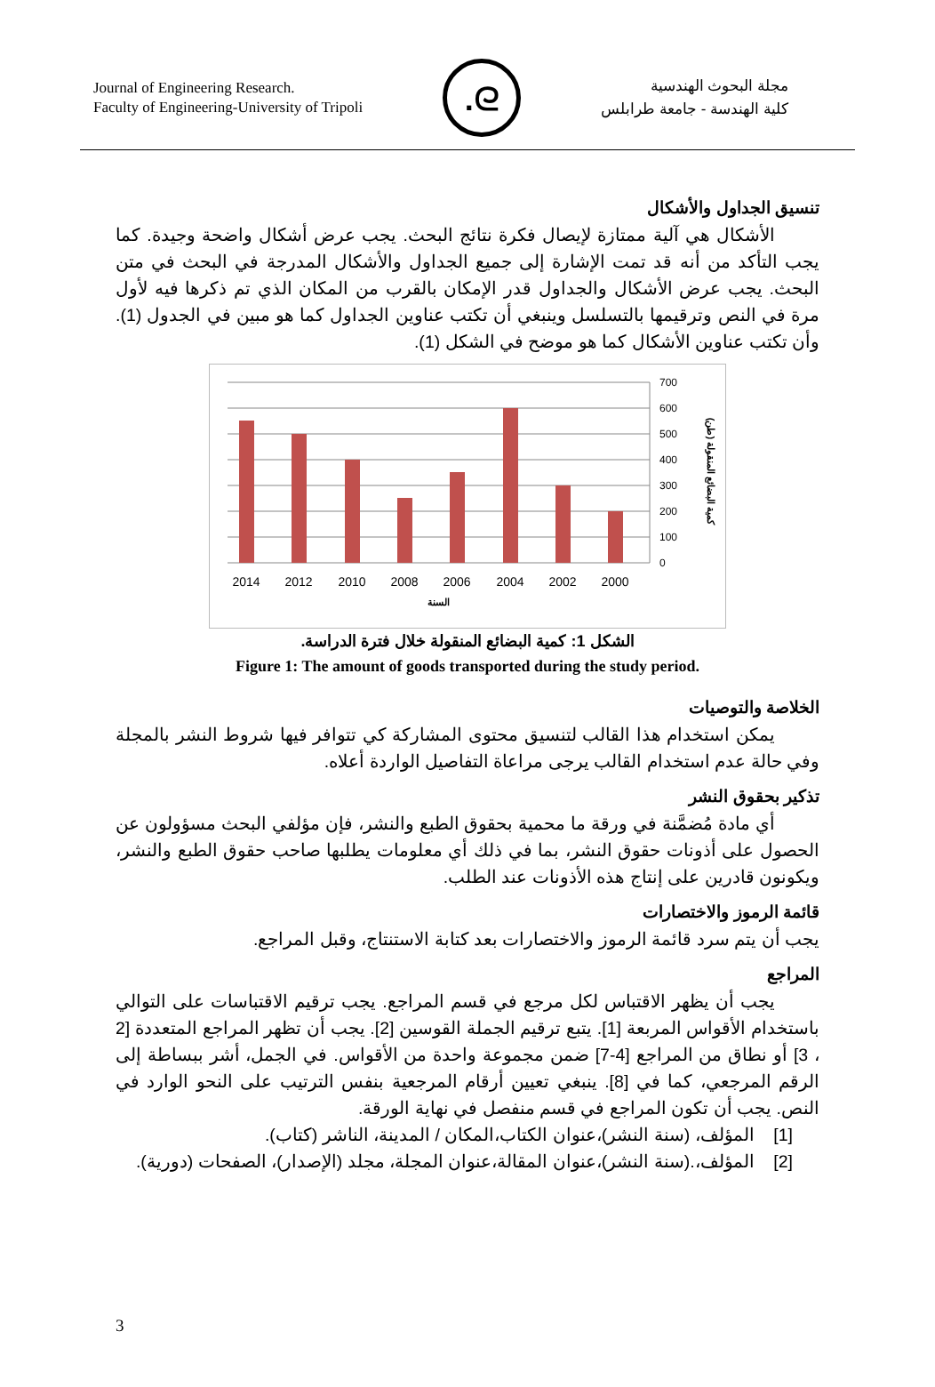Journal of Engineering Research.
Faculty of Engineering-University of Tripoli
.ᘓ
مجلة البحوث الهندسية
كلية الهندسة - جامعة طرابلس
تنسيق الجداول والأشكال
الأشكال هي آلية ممتازة لإيصال فكرة نتائج البحث. يجب عرض أشكال واضحة وجيدة. كما يجب التأكد من أنه قد تمت الإشارة إلى جميع الجداول والأشكال المدرجة في البحث في متن البحث. يجب عرض الأشكال والجداول قدر الإمكان بالقرب من المكان الذي تم ذكرها فيه لأول مرة في النص وترقيمها بالتسلسل وينبغي أن تكتب عناوين الجداول كما هو مبين في الجدول (1). وأن تكتب عناوين الأشكال كما هو موضح في الشكل (1).
700
600
500
400
300
200
100
0
2014
2012
2010
2008
2006
2004
2002
2000
السنة
كمية البضائع المنقولة (طن)
الشكل 1: كمية البضائع المنقولة خلال فترة الدراسة.
Figure 1: The amount of goods transported during the study period.
الخلاصة والتوصيات
يمكن استخدام هذا القالب لتنسيق محتوى المشاركة كي تتوافر فيها شروط النشر بالمجلة وفي حالة عدم استخدام القالب يرجى مراعاة التفاصيل الواردة أعلاه.
تذكير بحقوق النشر
أي مادة مُضمَّنة في ورقة ما محمية بحقوق الطبع والنشر، فإن مؤلفي البحث مسؤولون عن الحصول على أذونات حقوق النشر، بما في ذلك أي معلومات يطلبها صاحب حقوق الطبع والنشر، ويكونون قادرين على إنتاج هذه الأذونات عند الطلب.
قائمة الرموز والاختصارات
يجب أن يتم سرد قائمة الرموز والاختصارات بعد كتابة الاستنتاج، وقبل المراجع.
المراجع
يجب أن يظهر الاقتباس لكل مرجع في قسم المراجع. يجب ترقيم الاقتباسات على التوالي باستخدام الأقواس المربعة [1]. يتبع ترقيم الجملة القوسين [2]. يجب أن تظهر المراجع المتعددة [2 ، 3] أو نطاق من المراجع [4-7] ضمن مجموعة واحدة من الأقواس. في الجمل، أشر ببساطة إلى الرقم المرجعي، كما في [8]. ينبغي تعيين أرقام المرجعية بنفس الترتيب على النحو الوارد في النص. يجب أن تكون المراجع في قسم منفصل في نهاية الورقة.
[1] المؤلف، (سنة النشر)،عنوان الكتاب،المكان / المدينة، الناشر (كتاب).
[2] المؤلف،.(سنة النشر)،عنوان المقالة،عنوان المجلة، مجلد (الإصدار)، الصفحات (دورية).
3